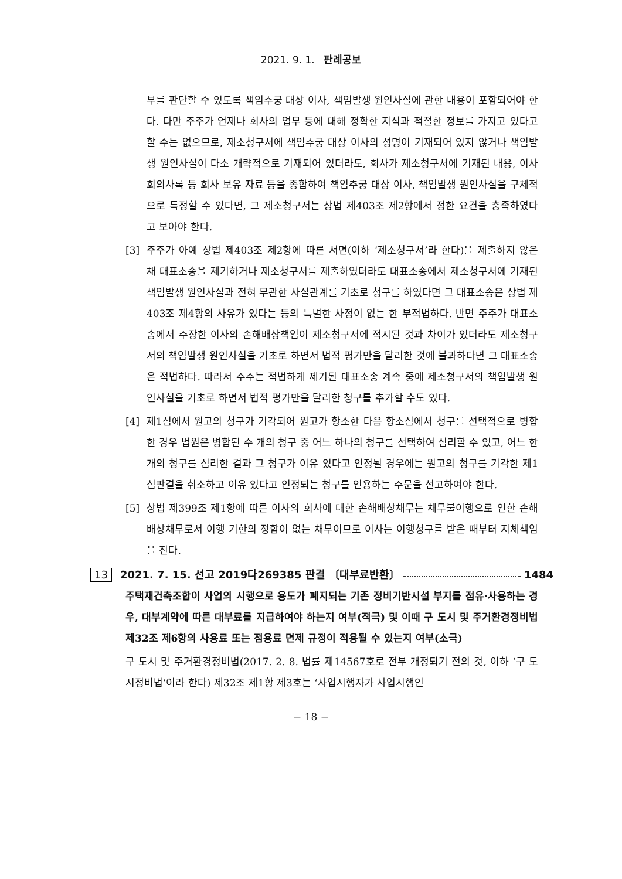2021. 9. 1. 판례공보
부를 판단할 수 있도록 책임추궁 대상 이사, 책임발생 원인사실에 관한 내용이 포함되어야 한다. 다만 주주가 언제나 회사의 업무 등에 대해 정확한 지식과 적절한 정보를 가지고 있다고 할 수는 없으므로, 제소청구서에 책임추궁 대상 이사의 성명이 기재되어 있지 않거나 책임발생 원인사실이 다소 개략적으로 기재되어 있더라도, 회사가 제소청구서에 기재된 내용, 이사회의사록 등 회사 보유 자료 등을 종합하여 책임추궁 대상 이사, 책임발생 원인사실을 구체적으로 특정할 수 있다면, 그 제소청구서는 상법 제403조 제2항에서 정한 요건을 충족하였다고 보아야 한다.
[3] 주주가 아예 상법 제403조 제2항에 따른 서면(이하 ‘제소청구서’라 한다)을 제출하지 않은 채 대표소송을 제기하거나 제소청구서를 제출하였더라도 대표소송에서 제소청구서에 기재된 책임발생 원인사실과 전혀 무관한 사실관계를 기초로 청구를 하였다면 그 대표소송은 상법 제403조 제4항의 사유가 있다는 등의 특별한 사정이 없는 한 부적법하다. 반면 주주가 대표소송에서 주장한 이사의 손해배상책임이 제소청구서에 적시된 것과 차이가 있더라도 제소청구서의 책임발생 원인사실을 기초로 하면서 법적 평가만을 달리한 것에 불과하다면 그 대표소송은 적법하다. 따라서 주주는 적법하게 제기된 대표소송 계속 중에 제소청구서의 책임발생 원인사실을 기초로 하면서 법적 평가만을 달리한 청구를 추가할 수도 있다.
[4] 제1심에서 원고의 청구가 기각되어 원고가 항소한 다음 항소심에서 청구를 선택적으로 병합한 경우 법원은 병합된 수 개의 청구 중 어느 하나의 청구를 선택하여 심리할 수 있고, 어느 한 개의 청구를 심리한 결과 그 청구가 이유 있다고 인정될 경우에는 원고의 청구를 기각한 제1심판결을 취소하고 이유 있다고 인정되는 청구를 인용하는 주문을 선고하여야 한다.
[5] 상법 제399조 제1항에 따른 이사의 회사에 대한 손해배상채무는 채무불이행으로 인한 손해배상채무로서 이행 기한의 정함이 없는 채무이므로 이사는 이행청구를 받은 때부터 지체책임을 진다.
13 2021. 7. 15. 선고 2019다269385 판결 〔대부료반환〕 1484
주택재건축조합이 사업의 시행으로 용도가 폐지되는 기존 정비기반시설 부지를 점유·사용하는 경우, 대부계약에 따른 대부료를 지급하여야 하는지 여부(적극) 및 이때 구 도시 및 주거환경정비법 제32조 제6항의 사용료 또는 점용료 면제 규정이 적용될 수 있는지 여부(소극)
구 도시 및 주거환경정비법(2017. 2. 8. 법률 제14567호로 전부 개정되기 전의 것, 이하 ‘구 도시정비법’이라 한다) 제32조 제1항 제3호는 ‘사업시행자가 사업시행인
− 18 −